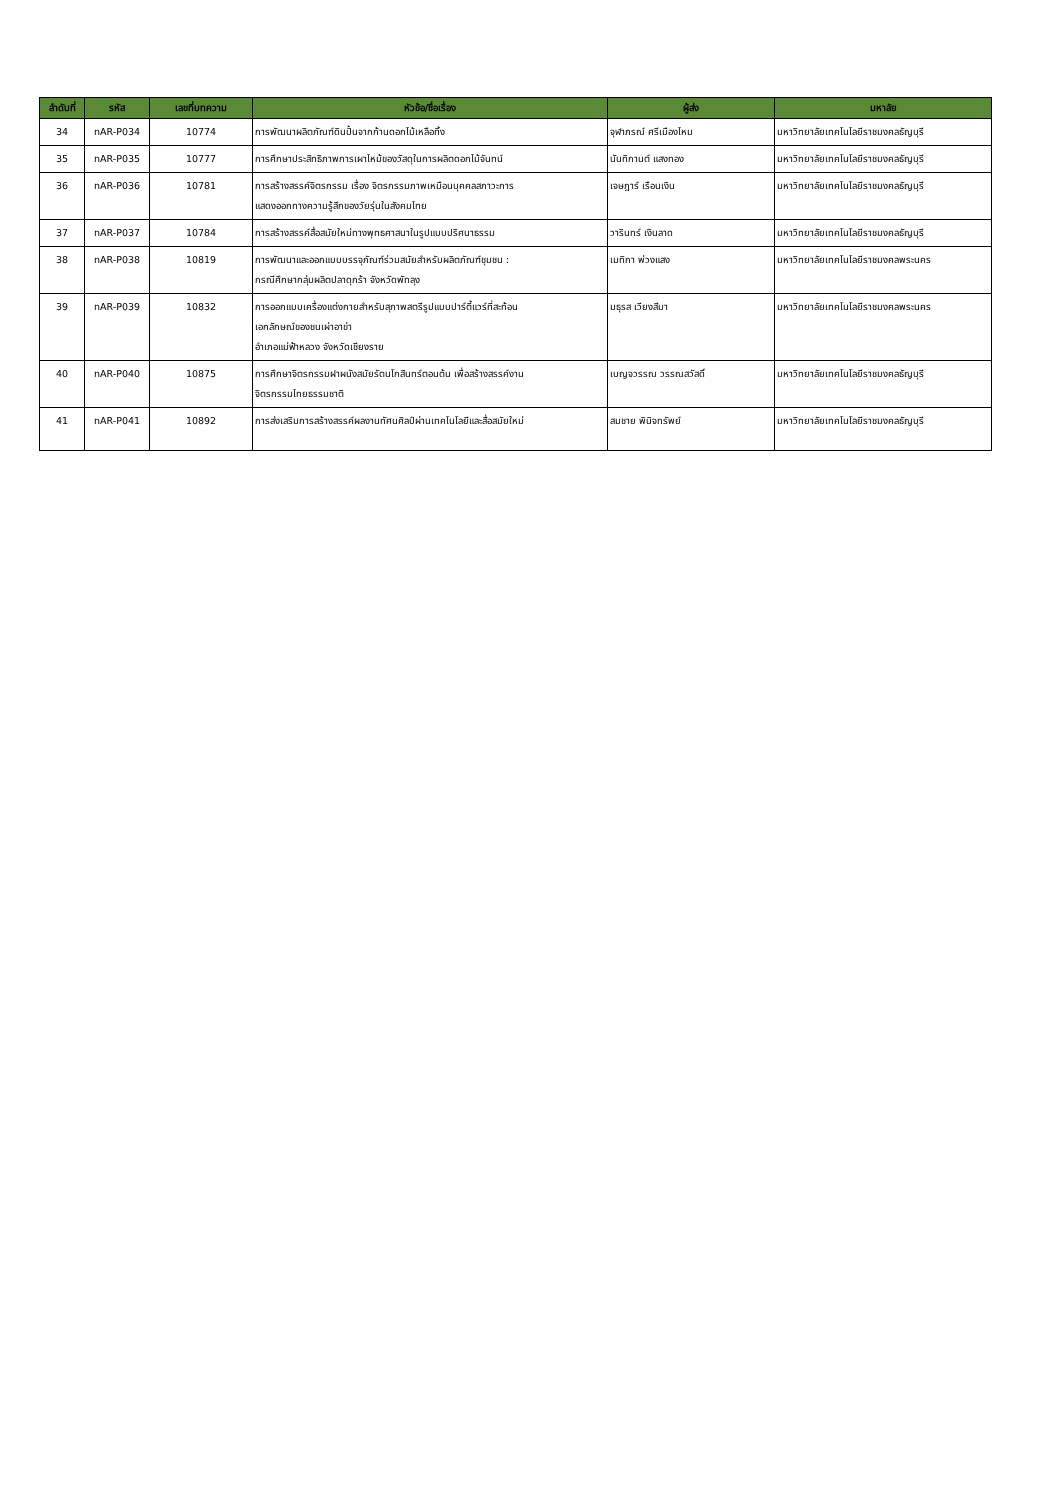| ลำดับที่ | รหัส | เลขที่บทความ | หัวข้อ/ชื่อเรื่อง | ผู้ส่ง | มหาลัย |
| --- | --- | --- | --- | --- | --- |
| 34 | nAR-P034 | 10774 | การพัฒนาผลิตภัณฑ์ดินปั้นจากก้านดอกไม้เหลือทิ้ง | จุฬาภรณ์ ศรีเมืองไหม | มหาวิทยาลัยเทคโนโลยีราชมงคลธัญบุรี |
| 35 | nAR-P035 | 10777 | การศึกษาประสิทธิภาพการเผาไหม้ของวัสดุในการผลิตดอกไม้จันทน์ | นันทิกานต์ แสงทอง | มหาวิทยาลัยเทคโนโลยีราชมงคลธัญบุรี |
| 36 | nAR-P036 | 10781 | การสร้างสรรค์จิตรกรรม เรื่อง จิตรกรรมภาพเหมือนบุคคลสภาวะการ แสดงออกทางความรู้สึกของวัยรุ่นในสังคมไทย | เจษฎาร์ เรือนเงิน | มหาวิทยาลัยเทคโนโลยีราชมงคลธัญบุรี |
| 37 | nAR-P037 | 10784 | การสร้างสรรค์สื่อสมัยใหม่ทางพุทธศาสนาในรูปแบบปริศนาธรรม | วารินทร์ เงินลาด | มหาวิทยาลัยเทคโนโลยีราชมงคลธัญบุรี |
| 38 | nAR-P038 | 10819 | การพัฒนาและออกแบบบรรจุภัณฑ์ร่วมสมัยสำหรับผลิตภัณฑ์ชุมชน : กรณีศึกษากลุ่มผลิตปลาดุกร้า จังหวัดพัทลุง | เมทิกา พ่วงแสง | มหาวิทยาลัยเทคโนโลยีราชมงคลพระนคร |
| 39 | nAR-P039 | 10832 | การออกแบบเครื่องแต่งกายสำหรับสุภาพสตรีรูปแบบปาร์ตี้แวร์ที่สะท้อน เอกลักษณ์ของชนเผ่าอาข่า อำเภอแม่ฟ้าหลวง จังหวัดเชียงราย | มธุรส เวียงสีมา | มหาวิทยาลัยเทคโนโลยีราชมงคลพระนคร |
| 40 | nAR-P040 | 10875 | การศึกษาจิตรกรรมฝาผนังสมัยรัตนโกสินทร์ตอนต้น เพื่อสร้างสรรค์งาน จิตรกรรมไทยธรรมชาติ | เบญจวรรณ วรรณสวัสดิ์ | มหาวิทยาลัยเทคโนโลยีราชมงคลธัญบุรี |
| 41 | nAR-P041 | 10892 | การส่งเสริมการสร้างสรรค์ผลงานทัศนศิลป์ผ่านเทคโนโลยีและสื่อสมัยใหม่ | สมชาย พินิจทรัพย์ | มหาวิทยาลัยเทคโนโลยีราชมงคลธัญบุรี |